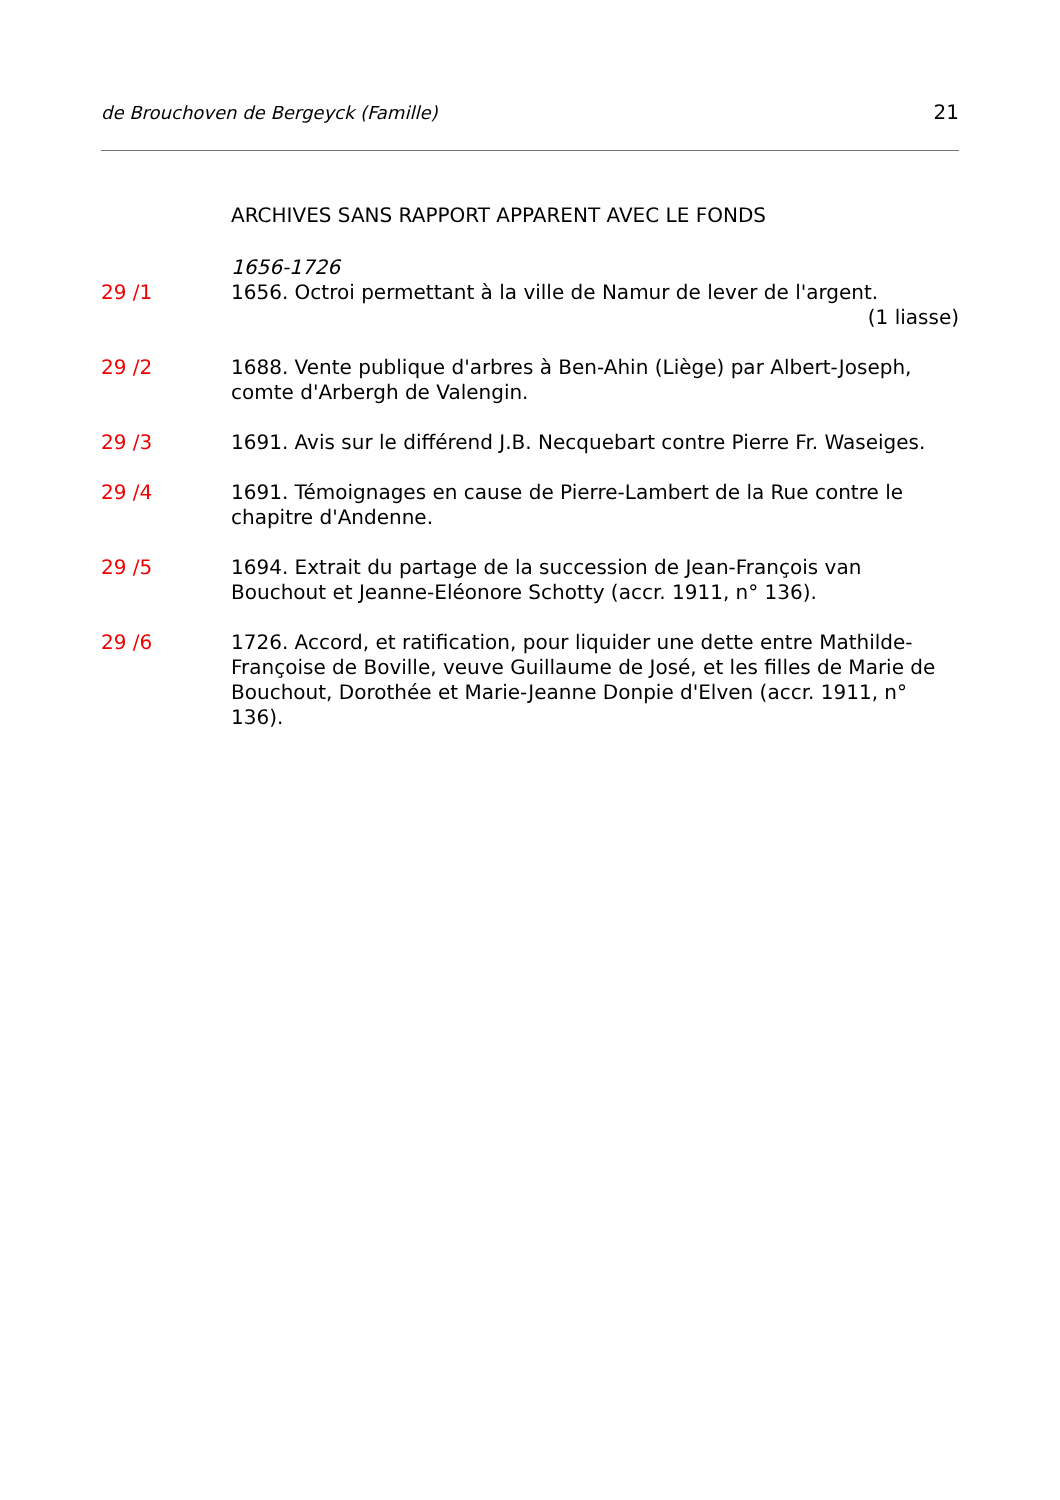de Brouchoven de Bergeyck (Famille) 21
ARCHIVES SANS RAPPORT APPARENT AVEC LE FONDS
1656-1726
29 /1 1656. Octroi permettant à la ville de Namur de lever de l'argent.
(1 liasse)
29 /2 1688. Vente publique d'arbres à Ben-Ahin (Liège) par Albert-Joseph, comte d'Arbergh de Valengin.
29 /3 1691. Avis sur le différend J.B. Necquebart contre Pierre Fr. Waseiges.
29 /4 1691. Témoignages en cause de Pierre-Lambert de la Rue contre le chapitre d'Andenne.
29 /5 1694. Extrait du partage de la succession de Jean-François van Bouchout et Jeanne-Eléonore Schotty (accr. 1911, n° 136).
29 /6 1726. Accord, et ratification, pour liquider une dette entre Mathilde-Françoise de Boville, veuve Guillaume de José, et les filles de Marie de Bouchout, Dorothée et Marie-Jeanne Donpie d'Elven (accr. 1911, n° 136).